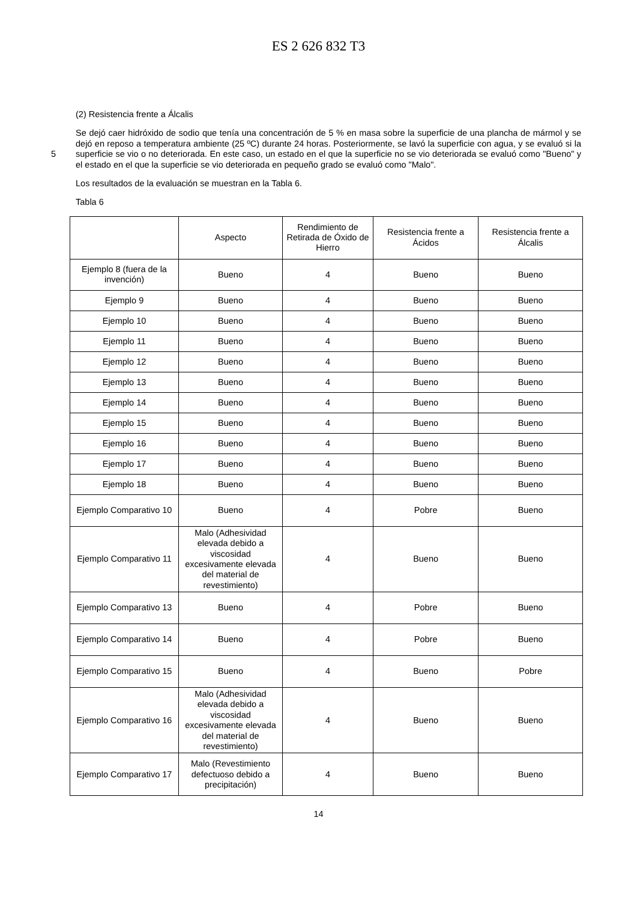ES 2 626 832 T3
(2) Resistencia frente a Álcalis
Se dejó caer hidróxido de sodio que tenía una concentración de 5 % en masa sobre la superficie de una plancha de mármol y se dejó en reposo a temperatura ambiente (25 ºC) durante 24 horas. Posteriormente, se lavó la superficie con agua, y se evaluó si la superficie se vio o no deteriorada. En este caso, un estado en el que la superficie no se 5 vio deteriorada se evaluó como "Bueno" y el estado en el que la superficie se vio deteriorada en pequeño grado se evaluó como "Malo".
Los resultados de la evaluación se muestran en la Tabla 6.
Tabla 6
| | Aspecto | Rendimiento de Retirada de Óxido de Hierro | Resistencia frente a Ácidos | Resistencia frente a Álcalis |
| Ejemplo 8 (fuera de la invención) | Bueno | 4 | Bueno | Bueno |
| Ejemplo 9 | Bueno | 4 | Bueno | Bueno |
| Ejemplo 10 | Bueno | 4 | Bueno | Bueno |
| Ejemplo 11 | Bueno | 4 | Bueno | Bueno |
| Ejemplo 12 | Bueno | 4 | Bueno | Bueno |
| Ejemplo 13 | Bueno | 4 | Bueno | Bueno |
| Ejemplo 14 | Bueno | 4 | Bueno | Bueno |
| Ejemplo 15 | Bueno | 4 | Bueno | Bueno |
| Ejemplo 16 | Bueno | 4 | Bueno | Bueno |
| Ejemplo 17 | Bueno | 4 | Bueno | Bueno |
| Ejemplo 18 | Bueno | 4 | Bueno | Bueno |
| Ejemplo Comparativo 10 | Bueno | 4 | Pobre | Bueno |
| Ejemplo Comparativo 11 | Malo (Adhesividad elevada debido a viscosidad excesivamente elevada del material de revestimiento) | 4 | Bueno | Bueno |
| Ejemplo Comparativo 13 | Bueno | 4 | Pobre | Bueno |
| Ejemplo Comparativo 14 | Bueno | 4 | Pobre | Bueno |
| Ejemplo Comparativo 15 | Bueno | 4 | Bueno | Pobre |
| Ejemplo Comparativo 16 | Malo (Adhesividad elevada debido a viscosidad excesivamente elevada del material de revestimiento) | 4 | Bueno | Bueno |
| Ejemplo Comparativo 17 | Malo (Revestimiento defectuoso debido a precipitación) | 4 | Bueno | Bueno |
14